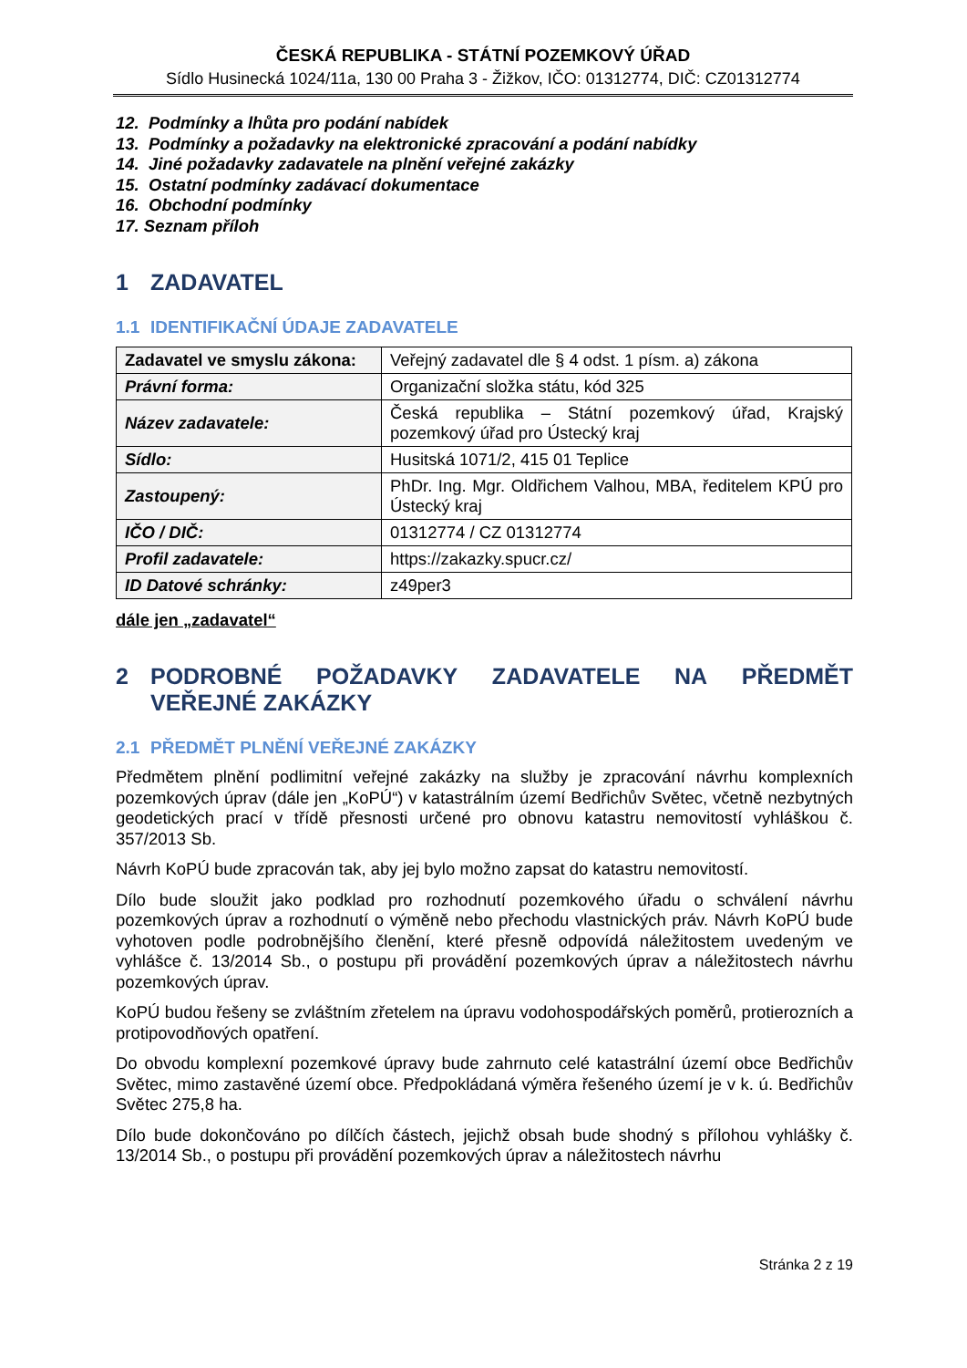ČESKÁ REPUBLIKA - STÁTNÍ POZEMKOVÝ ÚŘAD
Sídlo Husinecká 1024/11a, 130 00 Praha 3 - Žižkov, IČO: 01312774, DIČ: CZ01312774
12. Podmínky a lhůta pro podání nabídek
13. Podmínky a požadavky na elektronické zpracování a podání nabídky
14. Jiné požadavky zadavatele na plnění veřejné zakázky
15. Ostatní podmínky zadávací dokumentace
16. Obchodní podmínky
17. Seznam příloh
1 ZADAVATEL
1.1 IDENTIFIKAČNÍ ÚDAJE ZADAVATELE
| Zadavatel ve smyslu zákona: | Veřejný zadavatel dle § 4 odst. 1 písm. a) zákona |
| Právní forma: | Organizační složka státu, kód 325 |
| Název zadavatele: | Česká republika – Státní pozemkový úřad, Krajský pozemkový úřad pro Ústecký kraj |
| Sídlo: | Husitská 1071/2, 415 01 Teplice |
| Zastoupený: | PhDr. Ing. Mgr. Oldřichem Valhou, MBA, ředitelem KPÚ pro Ústecký kraj |
| IČO / DIČ: | 01312774 / CZ 01312774 |
| Profil zadavatele: | https://zakazky.spucr.cz/ |
| ID Datové schránky: | z49per3 |
dále jen „zadavatel“
2 PODROBNÉ POŽADAVKY ZADAVATELE NA PŘEDMĚT VEŘEJNÉ ZAKÁZKY
2.1 PŘEDMĚT PLNĚNÍ VEŘEJNÉ ZAKÁZKY
Předmětem plnění podlimitní veřejné zakázky na služby je zpracování návrhu komplexních pozemkových úprav (dále jen „KoPÚ“) v katastrálním území Bedřichův Světec, včetně nezbytných geodetických prací v třídě přesnosti určené pro obnovu katastru nemovitostí vyhláškou č. 357/2013 Sb.
Návrh KoPÚ bude zpracován tak, aby jej bylo možno zapsat do katastru nemovitostí.
Dílo bude sloužit jako podklad pro rozhodnutí pozemkového úřadu o schválení návrhu pozemkových úprav a rozhodnutí o výměně nebo přechodu vlastnických práv. Návrh KoPÚ bude vyhotoven podle podrobnějšího členění, které přesně odpovídá náležitostem uvedeným ve vyhlášce č. 13/2014 Sb., o postupu při provádění pozemkových úprav a náležitostech návrhu pozemkových úprav.
KoPÚ budou řešeny se zvláštním zřetelem na úpravu vodohospodářských poměrů, protierozních a protipovodňových opatření.
Do obvodu komplexní pozemkové úpravy bude zahrnuto celé katastrální území obce Bedřichův Světec, mimo zastavěné území obce. Předpokládaná výměra řešeného území je v k. ú. Bedřichův Světec 275,8 ha.
Dílo bude dokončováno po dílčích částech, jejichž obsah bude shodný s přílohou vyhlášky č. 13/2014 Sb., o postupu při provádění pozemkových úprav a náležitostech návrhu
Stránka 2 z 19